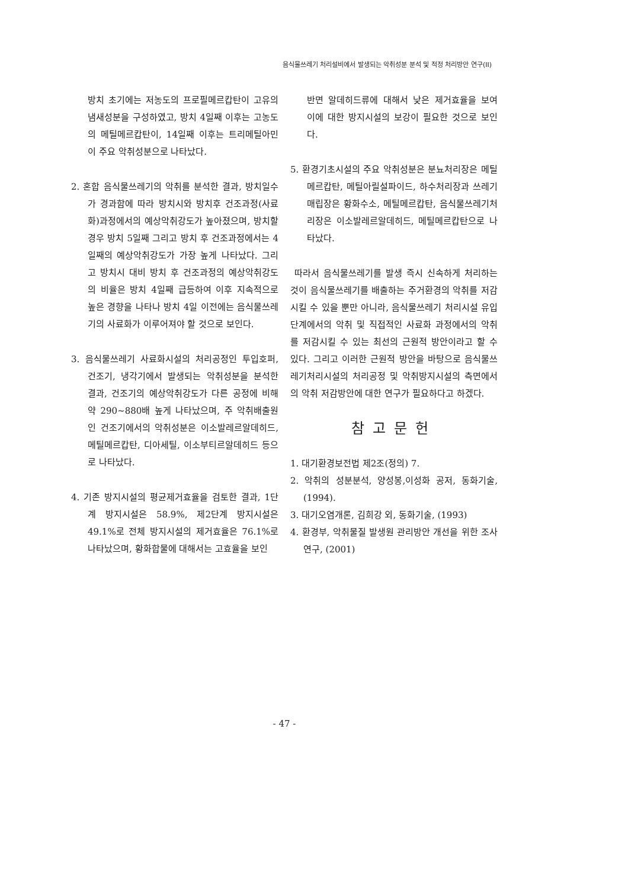음식물쓰레기 처리설비에서 발생되는 악취성분 분석 및 적정 처리방안 연구(II)
방치 초기에는 저농도의 프로필메르캅탄이 고유의 냄새성분을 구성하였고, 방치 4일째 이후는 고농도의 메틸메르캅탄이, 14일째 이후는 트리메틸아민이 주요 악취성분으로 나타났다.
2. 혼합 음식물쓰레기의 악취를 분석한 결과, 방치일수가 경과함에 따라 방치시와 방치후 건조과정(사료화)과정에서의 예상악취강도가 높아졌으며, 방치할 경우 방치 5일째 그리고 방치 후 건조과정에서는 4일째의 예상악취강도가 가장 높게 나타났다. 그리고 방치시 대비 방치 후 건조과정의 예상악취강도의 비율은 방치 4일째 급등하여 이후 지속적으로 높은 경향을 나타나 방치 4일 이전에는 음식물쓰레기의 사료화가 이루어져야 할 것으로 보인다.
3. 음식물쓰레기 사료화시설의 처리공정인 투입호퍼, 건조기, 냉각기에서 발생되는 악취성분을 분석한 결과, 건조기의 예상악취강도가 다른 공정에 비해 약 290~880배 높게 나타났으며, 주 악취배출원인 건조기에서의 악취성분은 이소발레르알데히드, 메틸메르캅탄, 디아세틸, 이소부티르알데히드 등으로 나타났다.
4. 기존 방지시설의 평균제거효율을 검토한 결과, 1단계 방지시설은 58.9%, 제2단계 방지시설은 49.1%로 전체 방지시설의 제거효율은 76.1%로 나타났으며, 황화합물에 대해서는 고효율을 보인
반면 알데히드류에 대해서 낮은 제거효율을 보여 이에 대한 방지시설의 보강이 필요한 것으로 보인다.
5. 환경기초시설의 주요 악취성분은 분뇨처리장은 메틸메르캅탄, 메틸아릴설파이드, 하수처리장과 쓰레기매립장은 황화수소, 메틸메르캅탄, 음식물쓰레기처리장은 이소발레르알데히드, 메틸메르캅탄으로 나타났다.
따라서 음식물쓰레기를 발생 즉시 신속하게 처리하는 것이 음식물쓰레기를 배출하는 주거환경의 악취를 저감시킬 수 있을 뿐만 아니라, 음식물쓰레기 처리시설 유입단계에서의 악취 및 직접적인 사료화 과정에서의 악취를 저감시킬 수 있는 최선의 근원적 방안이라고 할 수 있다. 그리고 이러한 근원적 방안을 바탕으로 음식물쓰레기처리시설의 처리공정 및 악취방지시설의 측면에서의 악취 저감방안에 대한 연구가 필요하다고 하겠다.
참고문헌
1. 대기환경보전법 제2조(정의) 7.
2. 악취의 성분분석, 양성봉,이성화 공저, 동화기술, (1994).
3. 대기오염개론, 김희강 외, 동화기술, (1993)
4. 환경부, 악취물질 발생원 관리방안 개선을 위한 조사연구, (2001)
- 47 -